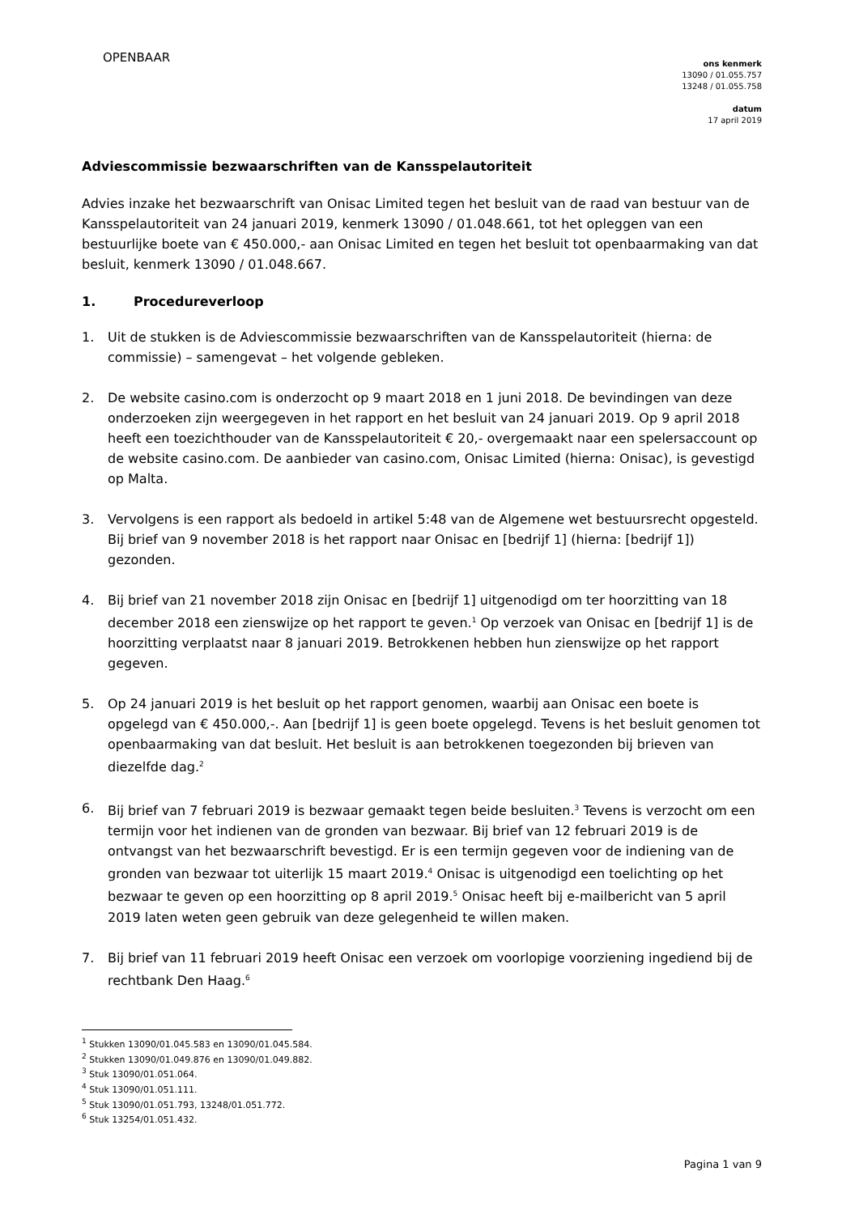OPENBAAR
ons kenmerk
13090 / 01.055.757
13248 / 01.055.758
datum
17 april 2019
Adviescommissie bezwaarschriften van de Kansspelautoriteit
Advies inzake het bezwaarschrift van Onisac Limited tegen het besluit van de raad van bestuur van de Kansspelautoriteit van 24 januari 2019, kenmerk 13090 / 01.048.661, tot het opleggen van een bestuurlijke boete van € 450.000,- aan Onisac Limited en tegen het besluit tot openbaarmaking van dat besluit, kenmerk 13090 / 01.048.667.
1. Procedureverloop
1. Uit de stukken is de Adviescommissie bezwaarschriften van de Kansspelautoriteit (hierna: de commissie) – samengevat – het volgende gebleken.
2. De website casino.com is onderzocht op 9 maart 2018 en 1 juni 2018. De bevindingen van deze onderzoeken zijn weergegeven in het rapport en het besluit van 24 januari 2019. Op 9 april 2018 heeft een toezichthouder van de Kansspelautoriteit € 20,- overgemaakt naar een spelersaccount op de website casino.com. De aanbieder van casino.com, Onisac Limited (hierna: Onisac), is gevestigd op Malta.
3. Vervolgens is een rapport als bedoeld in artikel 5:48 van de Algemene wet bestuursrecht opgesteld. Bij brief van 9 november 2018 is het rapport naar Onisac en [bedrijf 1] (hierna: [bedrijf 1]) gezonden.
4. Bij brief van 21 november 2018 zijn Onisac en [bedrijf 1] uitgenodigd om ter hoorzitting van 18 december 2018 een zienswijze op het rapport te geven.<sup>1</sup> Op verzoek van Onisac en [bedrijf 1] is de hoorzitting verplaatst naar 8 januari 2019. Betrokkenen hebben hun zienswijze op het rapport gegeven.
5. Op 24 januari 2019 is het besluit op het rapport genomen, waarbij aan Onisac een boete is opgelegd van € 450.000,-. Aan [bedrijf 1] is geen boete opgelegd. Tevens is het besluit genomen tot openbaarmaking van dat besluit. Het besluit is aan betrokkenen toegezonden bij brieven van diezelfde dag.<sup>2</sup>
6. Bij brief van 7 februari 2019 is bezwaar gemaakt tegen beide besluiten.<sup>3</sup> Tevens is verzocht om een termijn voor het indienen van de gronden van bezwaar. Bij brief van 12 februari 2019 is de ontvangst van het bezwaarschrift bevestigd. Er is een termijn gegeven voor de indiening van de gronden van bezwaar tot uiterlijk 15 maart 2019.<sup>4</sup> Onisac is uitgenodigd een toelichting op het bezwaar te geven op een hoorzitting op 8 april 2019.<sup>5</sup> Onisac heeft bij e-mailbericht van 5 april 2019 laten weten geen gebruik van deze gelegenheid te willen maken.
7. Bij brief van 11 februari 2019 heeft Onisac een verzoek om voorlopige voorziening ingediend bij de rechtbank Den Haag.<sup>6</sup>
<sup>1</sup> Stukken 13090/01.045.583 en 13090/01.045.584.
<sup>2</sup> Stukken 13090/01.049.876 en 13090/01.049.882.
<sup>3</sup> Stuk 13090/01.051.064.
<sup>4</sup> Stuk 13090/01.051.111.
<sup>5</sup> Stuk 13090/01.051.793, 13248/01.051.772.
<sup>6</sup> Stuk 13254/01.051.432.
Pagina 1 van 9